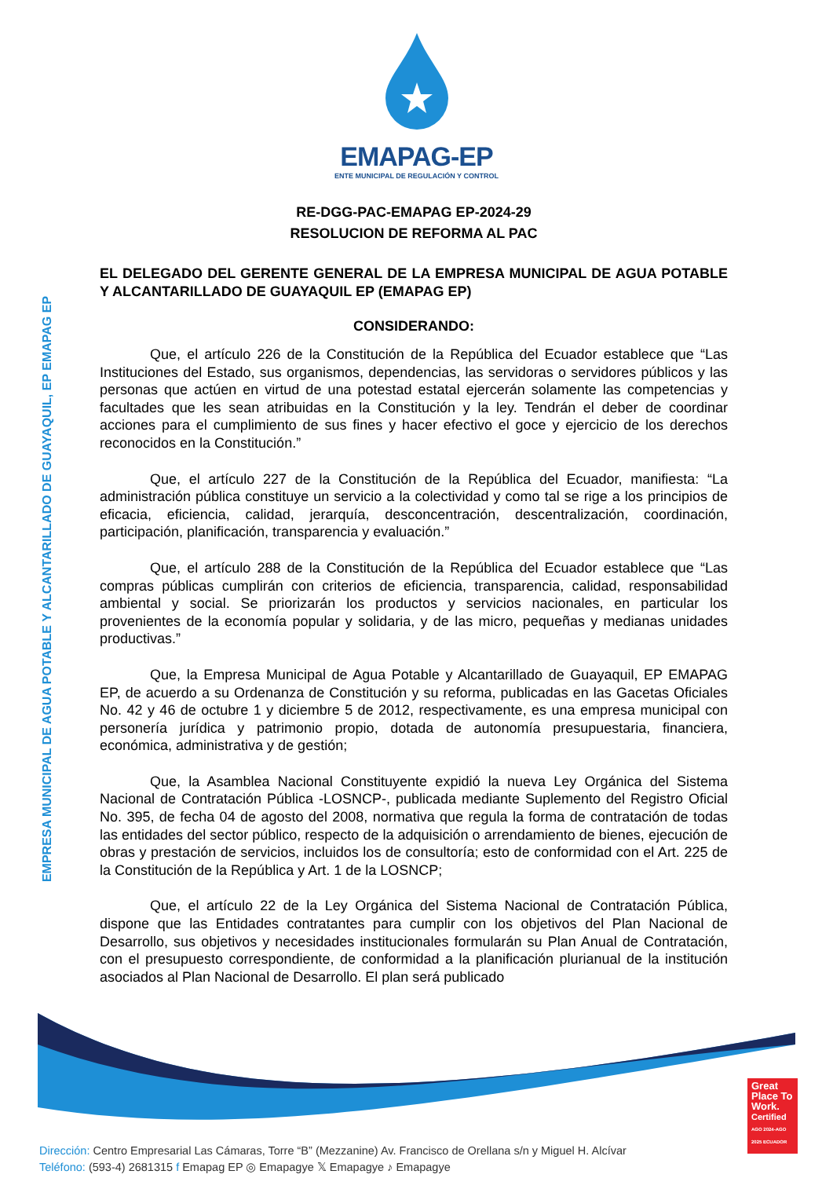EMPRESA MUNICIPAL DE AGUA POTABLE Y ALCANTARILLADO DE GUAYAQUIL, EP EMAPAG EP
EMAPAG-EP
ENTE MUNICIPAL DE REGULACIÓN Y CONTROL
RE-DGG-PAC-EMAPAG EP-2024-29
RESOLUCION DE REFORMA AL PAC
EL DELEGADO DEL GERENTE GENERAL DE LA EMPRESA MUNICIPAL DE AGUA POTABLE Y ALCANTARILLADO DE GUAYAQUIL EP (EMAPAG EP)
CONSIDERANDO:
Que, el artículo 226 de la Constitución de la República del Ecuador establece que “Las Instituciones del Estado, sus organismos, dependencias, las servidoras o servidores públicos y las personas que actúen en virtud de una potestad estatal ejercerán solamente las competencias y facultades que les sean atribuidas en la Constitución y la ley. Tendrán el deber de coordinar acciones para el cumplimiento de sus fines y hacer efectivo el goce y ejercicio de los derechos reconocidos en la Constitución.”
Que, el artículo 227 de la Constitución de la República del Ecuador, manifiesta: “La administración pública constituye un servicio a la colectividad y como tal se rige a los principios de eficacia, eficiencia, calidad, jerarquía, desconcentración, descentralización, coordinación, participación, planificación, transparencia y evaluación.”
Que, el artículo 288 de la Constitución de la República del Ecuador establece que “Las compras públicas cumplirán con criterios de eficiencia, transparencia, calidad, responsabilidad ambiental y social. Se priorizarán los productos y servicios nacionales, en particular los provenientes de la economía popular y solidaria, y de las micro, pequeñas y medianas unidades productivas.”
Que, la Empresa Municipal de Agua Potable y Alcantarillado de Guayaquil, EP EMAPAG EP, de acuerdo a su Ordenanza de Constitución y su reforma, publicadas en las Gacetas Oficiales No. 42 y 46 de octubre 1 y diciembre 5 de 2012, respectivamente, es una empresa municipal con personería jurídica y patrimonio propio, dotada de autonomía presupuestaria, financiera, económica, administrativa y de gestión;
Que, la Asamblea Nacional Constituyente expidió la nueva Ley Orgánica del Sistema Nacional de Contratación Pública -LOSNCP-, publicada mediante Suplemento del Registro Oficial No. 395, de fecha 04 de agosto del 2008, normativa que regula la forma de contratación de todas las entidades del sector público, respecto de la adquisición o arrendamiento de bienes, ejecución de obras y prestación de servicios, incluidos los de consultoría; esto de conformidad con el Art. 225 de la Constitución de la República y Art. 1 de la LOSNCP;
Que, el artículo 22 de la Ley Orgánica del Sistema Nacional de Contratación Pública, dispone que las Entidades contratantes para cumplir con los objetivos del Plan Nacional de Desarrollo, sus objetivos y necesidades institucionales formularán su Plan Anual de Contratación, con el presupuesto correspondiente, de conformidad a la planificación plurianual de la institución asociados al Plan Nacional de Desarrollo. El plan será publicado
Great Place To Work.
Certified
AGO 2024-AGO 2025 ECUADOR
Dirección: Centro Empresarial Las Cámaras, Torre “B” (Mezzanine) Av. Francisco de Orellana s/n y Miguel H. Alcívar
Teléfono: (593-4) 2681315 f Emapag EP ◎ Emapagye 𝕏 Emapagye ♪ Emapagye